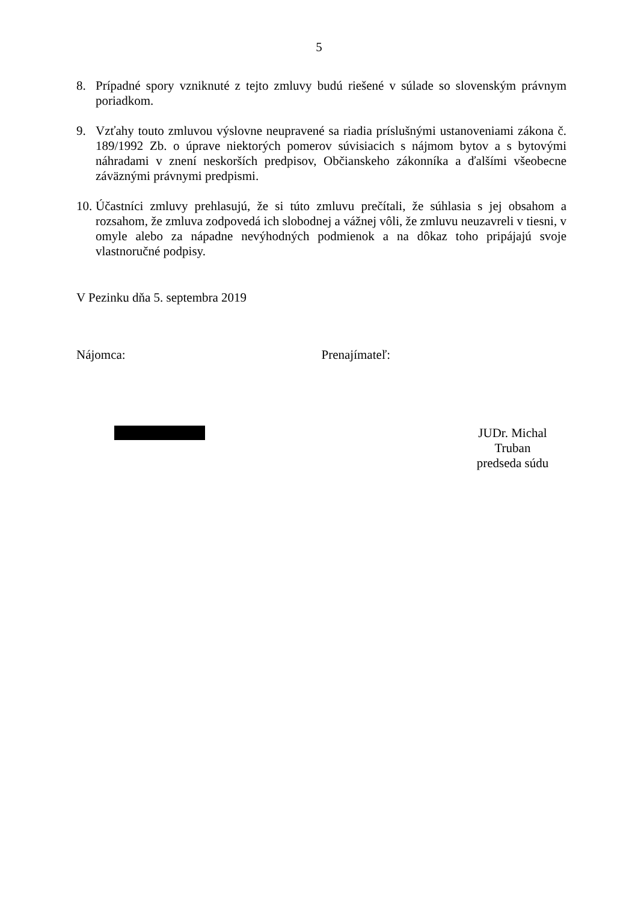5
8. Prípadné spory vzniknuté z tejto zmluvy budú riešené v súlade so slovenským právnym poriadkom.
9. Vzťahy touto zmluvou výslovne neupravené sa riadia príslušnými ustanoveniami zákona č. 189/1992 Zb. o úprave niektorých pomerov súvisiacich s nájmom bytov a s bytovými náhradami v znení neskorších predpisov, Občianskeho zákonníka a ďalšími všeobecne záväznými právnymi predpismi.
10.
Účastníci zmluvy prehlasujú, že si túto zmluvu prečítali, že súhlasia s jej obsahom a rozsahom, že zmluva zodpovedá ich slobodnej a vážnej vôli, že zmluvu neuzavreli v tiesni, v omyle alebo za nápadne nevýhodných podmienok a na dôkaz toho pripájajú svoje vlastnoručné podpisy.
V Pezinku dňa 5. septembra 2019
Nájomca: Prenajímateľ:
JUDr. Michal Truban
predseda súdu